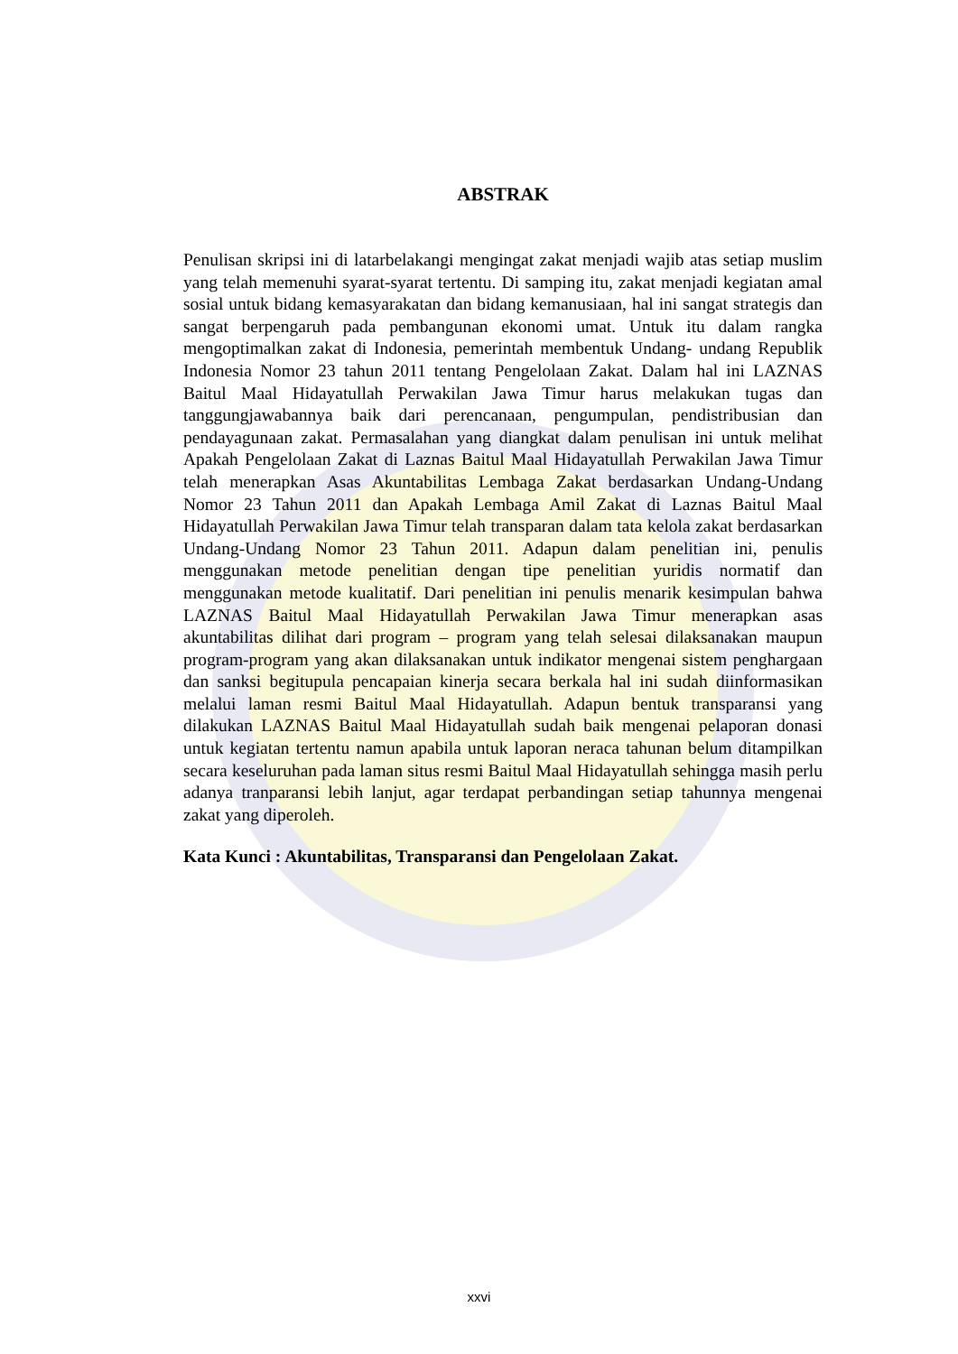ABSTRAK
Penulisan skripsi ini di latarbelakangi mengingat zakat menjadi wajib atas setiap muslim yang telah memenuhi syarat-syarat tertentu. Di samping itu, zakat menjadi kegiatan amal sosial untuk bidang kemasyarakatan dan bidang kemanusiaan, hal ini sangat strategis dan sangat berpengaruh pada pembangunan ekonomi umat. Untuk itu dalam rangka mengoptimalkan zakat di Indonesia, pemerintah membentuk Undang- undang Republik Indonesia Nomor 23 tahun 2011 tentang Pengelolaan Zakat. Dalam hal ini LAZNAS Baitul Maal Hidayatullah Perwakilan Jawa Timur harus melakukan tugas dan tanggungjawabannya baik dari perencanaan, pengumpulan, pendistribusian dan pendayagunaan zakat. Permasalahan yang diangkat dalam penulisan ini untuk melihat Apakah Pengelolaan Zakat di Laznas Baitul Maal Hidayatullah Perwakilan Jawa Timur telah menerapkan Asas Akuntabilitas Lembaga Zakat berdasarkan Undang-Undang Nomor 23 Tahun 2011 dan Apakah Lembaga Amil Zakat di Laznas Baitul Maal Hidayatullah Perwakilan Jawa Timur telah transparan dalam tata kelola zakat berdasarkan Undang-Undang Nomor 23 Tahun 2011. Adapun dalam penelitian ini, penulis menggunakan metode penelitian dengan tipe penelitian yuridis normatif dan menggunakan metode kualitatif. Dari penelitian ini penulis menarik kesimpulan bahwa LAZNAS Baitul Maal Hidayatullah Perwakilan Jawa Timur menerapkan asas akuntabilitas dilihat dari program – program yang telah selesai dilaksanakan maupun program-program yang akan dilaksanakan untuk indikator mengenai sistem penghargaan dan sanksi begitupula pencapaian kinerja secara berkala hal ini sudah diinformasikan melalui laman resmi Baitul Maal Hidayatullah. Adapun bentuk transparansi yang dilakukan LAZNAS Baitul Maal Hidayatullah sudah baik mengenai pelaporan donasi untuk kegiatan tertentu namun apabila untuk laporan neraca tahunan belum ditampilkan secara keseluruhan pada laman situs resmi Baitul Maal Hidayatullah sehingga masih perlu adanya tranparansi lebih lanjut, agar terdapat perbandingan setiap tahunnya mengenai zakat yang diperoleh.
Kata Kunci : Akuntabilitas, Transparansi dan Pengelolaan Zakat.
xxvi